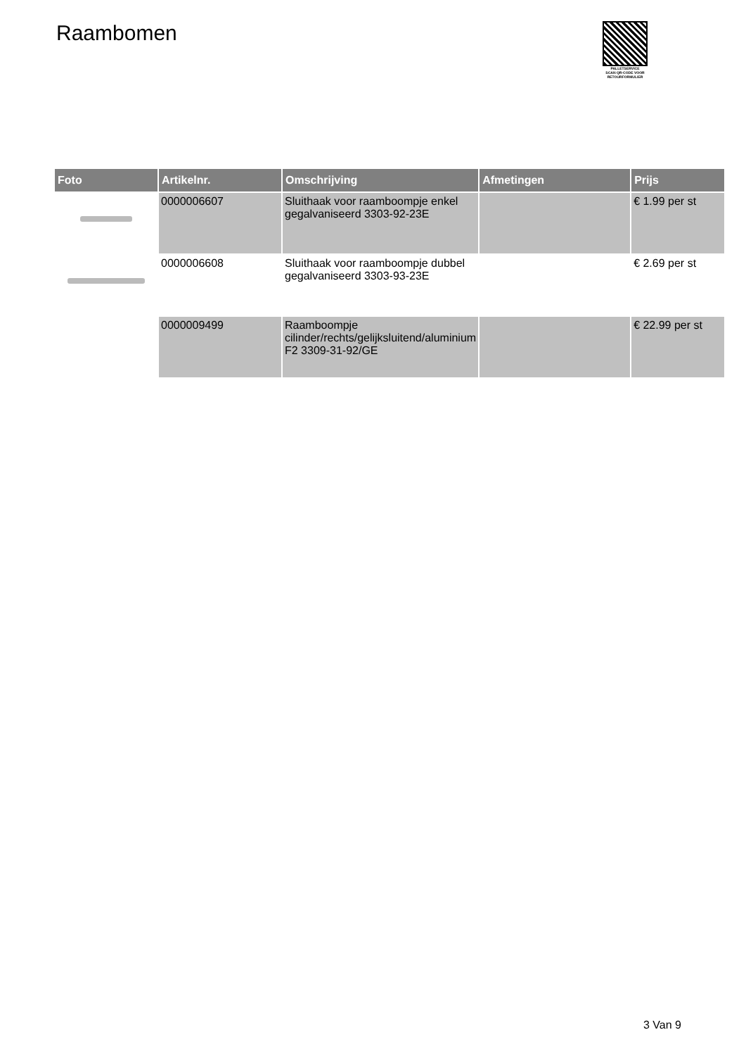Raambomen
PALLETSERVICE
SCAN QR-CODE VOOR RETOURFORMULIER
| Foto | Artikelnr. | Omschrijving | Afmetingen | Prijs |
| --- | --- | --- | --- | --- |
| | 0000006607 | Sluithaak voor raamboompje enkel gegalvaniseerd 3303-92-23E | | € 1.99 per st |
| | 0000006608 | Sluithaak voor raamboompje dubbel gegalvaniseerd 3303-93-23E | | € 2.69 per st |
| | 0000009499 | Raamboompje cilinder/rechts/gelijksluitend/aluminium F2 3309-31-92/GE | | € 22.99 per st |
3 Van 9